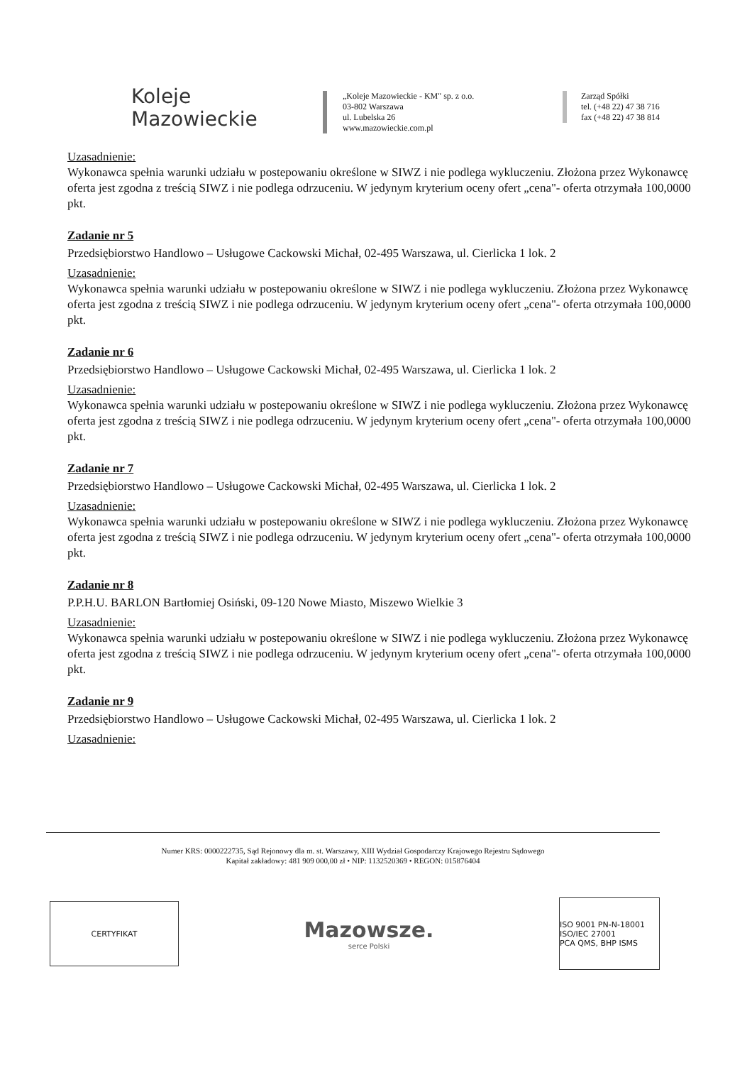Koleje
Mazowieckie
„Koleje Mazowieckie - KM" sp. z o.o.
03-802 Warszawa
ul. Lubelska 26
www.mazowieckie.com.pl
Zarząd Spółki
tel. (+48 22) 47 38 716
fax (+48 22) 47 38 814
Uzasadnienie:
Wykonawca spełnia warunki udziału w postepowaniu określone w SIWZ i nie podlega wykluczeniu. Złożona przez Wykonawcę oferta jest zgodna z treścią SIWZ i nie podlega odrzuceniu. W jedynym kryterium oceny ofert „cena"- oferta otrzymała 100,0000 pkt.
Zadanie nr 5
Przedsiębiorstwo Handlowo – Usługowe Cackowski Michał, 02-495 Warszawa, ul. Cierlicka 1 lok. 2
Uzasadnienie:
Wykonawca spełnia warunki udziału w postepowaniu określone w SIWZ i nie podlega wykluczeniu. Złożona przez Wykonawcę oferta jest zgodna z treścią SIWZ i nie podlega odrzuceniu. W jedynym kryterium oceny ofert „cena"- oferta otrzymała 100,0000 pkt.
Zadanie nr 6
Przedsiębiorstwo Handlowo – Usługowe Cackowski Michał, 02-495 Warszawa, ul. Cierlicka 1 lok. 2
Uzasadnienie:
Wykonawca spełnia warunki udziału w postepowaniu określone w SIWZ i nie podlega wykluczeniu. Złożona przez Wykonawcę oferta jest zgodna z treścią SIWZ i nie podlega odrzuceniu. W jedynym kryterium oceny ofert „cena"- oferta otrzymała 100,0000 pkt.
Zadanie nr 7
Przedsiębiorstwo Handlowo – Usługowe Cackowski Michał, 02-495 Warszawa, ul. Cierlicka 1 lok. 2
Uzasadnienie:
Wykonawca spełnia warunki udziału w postepowaniu określone w SIWZ i nie podlega wykluczeniu. Złożona przez Wykonawcę oferta jest zgodna z treścią SIWZ i nie podlega odrzuceniu. W jedynym kryterium oceny ofert „cena"- oferta otrzymała 100,0000 pkt.
Zadanie nr 8
P.P.H.U. BARLON Bartłomiej Osiński, 09-120 Nowe Miasto, Miszewo Wielkie 3
Uzasadnienie:
Wykonawca spełnia warunki udziału w postepowaniu określone w SIWZ i nie podlega wykluczeniu. Złożona przez Wykonawcę oferta jest zgodna z treścią SIWZ i nie podlega odrzuceniu. W jedynym kryterium oceny ofert „cena"- oferta otrzymała 100,0000 pkt.
Zadanie nr 9
Przedsiębiorstwo Handlowo – Usługowe Cackowski Michał, 02-495 Warszawa, ul. Cierlicka 1 lok. 2
Uzasadnienie:
Numer KRS: 0000222735, Sąd Rejonowy dla m. st. Warszawy, XIII Wydział Gospodarczy Krajowego Rejestru Sądowego
Kapitał zakładowy: 481 909 000,00 zł • NIP: 1132520369 • REGON: 015876404
CERTYFIKAT
Mazowsze.
serce Polski
ISO 9001 PN-N-18001 ISO/IEC 27001
PCA QMS, BHP ISMS